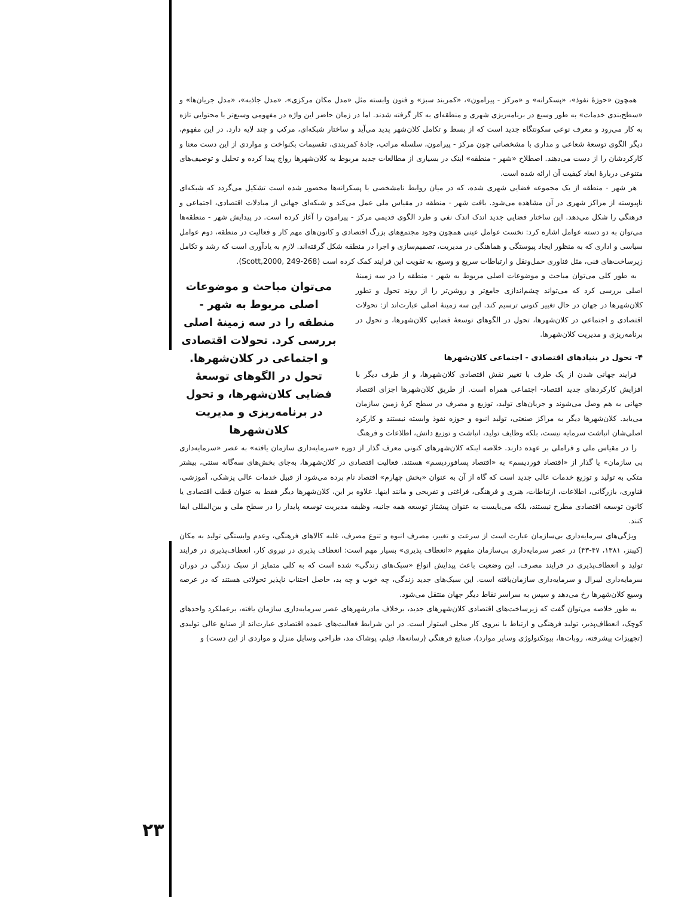همچون «حوزهٔ نفوذ»، «پسکرانه» و «مرکز - پیرامون»، «کمربند سبز» و فنون وابسته مثل «مدل مکان مرکزی»، «مدل جاذبه»، «مدل جریان‌ها» و «سطح‌بندی خدمات» به طور وسیع در برنامه‌ریزی شهری و منطقه‌ای به کار گرفته شدند. اما در زمان حاضر این واژه در مفهومی وسیع‌تر با محتوایی تازه به کار می‌رود و معرف نوعی سکونتگاه جدید است که از بسط و تکامل کلان‌شهر پدید می‌آید و ساختار شبکه‌ای، مرکب و چند لایه دارد. در این مفهوم، دیگر الگوی توسعهٔ شعاعی و مداری با مشخصاتی چون مرکز - پیرامون، سلسله مراتب، جادهٔ کمربندی، تقسیمات بکنواخت و مواردی از این دست معنا و کارکردشان را از دست می‌دهند. اصطلاح «شهر - منطقه» اینک در بسیاری از مطالعات جدید مربوط به کلان‌شهرها رواج پیدا کرده و تحلیل و توصیف‌های متنوعی دربارهٔ ابعاد کیفیت آن ارائه شده است.
هر شهر - منطقه از یک مجموعه فضایی شهری شده، که در میان روابط نامشخصی با پسکرانه‌ها محصور شده است تشکیل می‌گردد که شبکه‌ای ناپیوسته از مراکز شهری در آن مشاهده می‌شود. بافت شهر - منطقه در مقیاس ملی عمل می‌کند و شبکه‌ای جهانی از مبادلات اقتصادی، اجتماعی و فرهنگی را شکل می‌دهد. این ساختار فضایی جدید اندک اندک نفی و طرد الگوی قدیمی مرکز - پیرامون را آغاز کرده است. در پیدایش شهر - منطقه‌ها می‌توان به دو دسته عوامل اشاره کرد: نخست عوامل عینی همچون وجود مجتمع‌های بزرگ اقتصادی و کانون‌های مهم کار و فعالیت در منطقه، دوم عوامل سیاسی و اداری که به منظور ایجاد پیوستگی و هماهنگی در مدیریت، تصمیم‌سازی و اجرا در منطقه شکل گرفته‌اند. لازم به یادآوری است که رشد و تکامل زیرساخت‌های فنی، مثل فناوری حمل‌ونقل و ارتباطات سریع و وسیع، به تقویت این فرایند کمک کرده است (Scott,2000, 249-268).
به طور کلی می‌توان مباحث و موضوعات اصلی مربوط به شهر - منطقه را در سه زمینهٔ اصلی بررسی کرد که می‌تواند چشم‌اندازی جامع‌تر و روشن‌تر را از روند تحول و تطور کلان‌شهرها در جهان در حال تغییر کنونی ترسیم کند. این سه زمینهٔ اصلی عبارت‌اند از: تحولات اقتصادی و اجتماعی در کلان‌شهرها، تحول در الگوهای توسعهٔ فضایی کلان‌شهرها، و تحول در برنامه‌ریزی و مدیریت کلان‌شهرها.
۴- تحول در بنیادهای اقتصادی - اجتماعی کلان‌شهرها
فرایند جهانی شدن از یک طرف با تغییر نقش اقتصادی کلان‌شهرها، و از طرف دیگر با افزایش کارکردهای جدید اقتصاد- اجتماعی همراه است. از طریق کلان‌شهرها اجزای اقتصاد جهانی به هم وصل می‌شوند و جریان‌های تولید، توزیع و مصرف در سطح کرهٔ زمین سازمان می‌یابد. کلان‌شهرها دیگر به مراکز صنعتی، تولید انبوه و حوزه نفوذ وابسته نیستند و کارکرد اصلی‌شان انباشت سرمایه نیست، بلکه وظایف تولید، انباشت و توزیع دانش، اطلاعات و فرهنگ
می‌توان مباحث و موضوعات اصلی مربوط به شهر - منطقه را در سه زمینهٔ اصلی بررسی کرد. تحولات اقتصادی و اجتماعی در کلان‌شهرها. تحول در الگوهای توسعهٔ فضایی کلان‌شهرها، و تحول در برنامه‌ریزی و مدیریت کلان‌شهرها
را در مقیاس ملی و فراملی بر عهده دارند. خلاصه اینکه کلان‌شهرهای کنونی معرف گذار از دوره «سرمایه‌داری سازمان یافته» به عصر «سرمایه‌داری بی سازمان» یا گذار از «اقتصاد فوردیسم» به «اقتصاد پسافوردیسم» هستند. فعالیت اقتصادی در کلان‌شهرها، به‌جای بخش‌های سه‌گانه سنتی، بیشتر متکی به تولید و توزیع خدمات عالی جدید است که گاه از آن به عنوان «بخش چهارم» اقتصاد نام برده می‌شود از قبیل خدمات عالی پزشکی، آموزشی، فناوری، بازرگانی، اطلاعات، ارتباطات، هنری و فرهنگی، فراغتی و تفریحی و مانند اینها. علاوه بر این، کلان‌شهرها دیگر فقط به عنوان قطب اقتصادی یا کانون توسعه اقتصادی مطرح نیستند، بلکه می‌بایست به عنوان پیشتاز توسعه همه جانبه، وظیفه مدیریت توسعه پایدار را در سطح ملی و بین‌المللی ایفا کنند.
ویژگی‌های سرمایه‌داری بی‌سازمان عبارت است از سرعت و تغییر، مصرف انبوه و تنوع مصرف، غلبه کالاهای فرهنگی، وعدم وابستگی تولید به مکان (کیبنز، ۱۳۸۱، ۴۷-۴۳) در عصر سرمایه‌داری بی‌سازمان مفهوم «انعطاف پذیری» بسیار مهم است: انعطاف پذیری در نیروی کار، انعطاف‌پذیری در فرایند تولید و انعطاف‌پذیری در فرایند مصرف. این وضعیت باعث پیدایش انواع «سبک‌های زندگی» شده است که به کلی متمایز از سبک زندگی در دوران سرمایه‌داری لیبرال و سرمایه‌داری سازمان‌یافته است. این سبک‌های جدید زندگی، چه خوب و چه بد، حاصل اجتناب ناپذیر تحولاتی هستند که در عرصه وسیع کلان‌شهرها رخ می‌دهد و سپس به سراسر نقاط دیگر جهان منتقل می‌شود.
به طور خلاصه می‌توان گفت که زیرساخت‌های اقتصادی کلان‌شهرهای جدید، برخلاف مادرشهرهای عصر سرمایه‌داری سازمان یافته، برعملکرد واحدهای کوچک، انعطاف‌پذیر، تولید فرهنگی و ارتباط با نیروی کار محلی استوار است. در این شرایط فعالیت‌های عمده اقتصادی عبارت‌اند از صنایع عالی تولیدی (تجهیزات پیشرفته، روبات‌ها، بیوتکنولوژی وسایر موارد)، صنایع فرهنگی (رسانه‌ها، فیلم، پوشاک مد، طراحی وسایل منزل و مواردی از این دست) و
۲۳